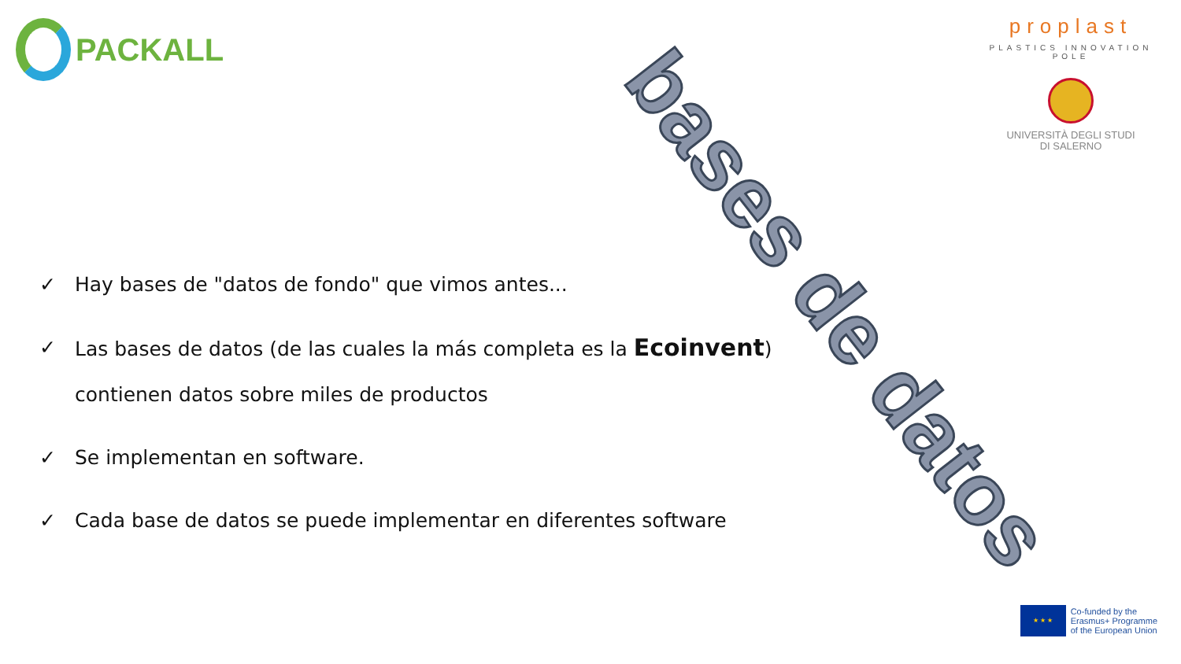PACKALL
proplast
PLASTICS INNOVATION POLE
UNIVERSITÀ DEGLI STUDI
DI SALERNO
bases de datos
✓ Hay bases de "datos de fondo" que vimos antes...
✓ Las bases de datos (de las cuales la más completa es la Ecoinvent)
contienen datos sobre miles de productos
✓ Se implementan en software.
✓ Cada base de datos se puede implementar en diferentes software
★ ★ ★
Co-funded by the
Erasmus+ Programme
of the European Union